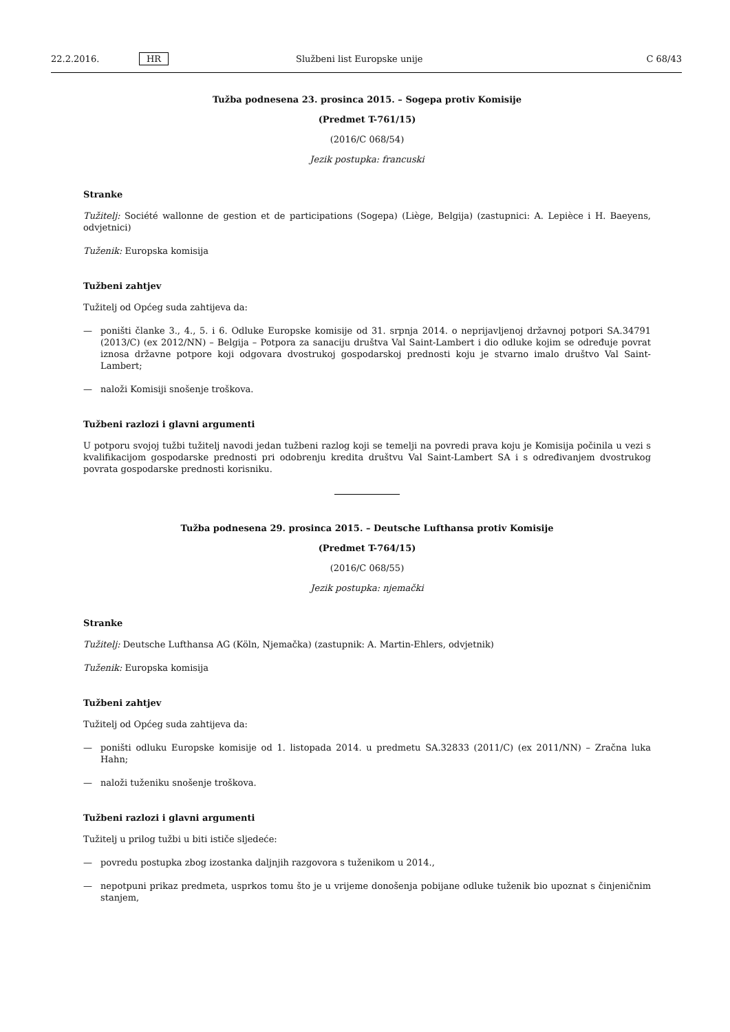22.2.2016. HR Službeni list Europske unije C 68/43
Tužba podnesena 23. prosinca 2015. – Sogepa protiv Komisije
(Predmet T-761/15)
(2016/C 068/54)
Jezik postupka: francuski
Stranke
Tužitelj: Société wallonne de gestion et de participations (Sogepa) (Liège, Belgija) (zastupnici: A. Lepièce i H. Baeyens, odvjetnici)
Tuženik: Europska komisija
Tužbeni zahtjev
Tužitelj od Općeg suda zahtijeva da:
— poništi članke 3., 4., 5. i 6. Odluke Europske komisije od 31. srpnja 2014. o neprijavljenoj državnoj potpori SA.34791 (2013/C) (ex 2012/NN) – Belgija – Potpora za sanaciju društva Val Saint-Lambert i dio odluke kojim se određuje povrat iznosa državne potpore koji odgovara dvostrukoj gospodarskoj prednosti koju je stvarno imalo društvo Val Saint-Lambert;
— naloži Komisiji snošenje troškova.
Tužbeni razlozi i glavni argumenti
U potporu svojoj tužbi tužitelj navodi jedan tužbeni razlog koji se temelji na povredi prava koju je Komisija počinila u vezi s kvalifikacijom gospodarske prednosti pri odobrenju kredita društvu Val Saint-Lambert SA i s određivanjem dvostrukog povrata gospodarske prednosti korisniku.
Tužba podnesena 29. prosinca 2015. – Deutsche Lufthansa protiv Komisije
(Predmet T-764/15)
(2016/C 068/55)
Jezik postupka: njemački
Stranke
Tužitelj: Deutsche Lufthansa AG (Köln, Njemačka) (zastupnik: A. Martin-Ehlers, odvjetnik)
Tuženik: Europska komisija
Tužbeni zahtjev
Tužitelj od Općeg suda zahtijeva da:
— poništi odluku Europske komisije od 1. listopada 2014. u predmetu SA.32833 (2011/C) (ex 2011/NN) – Zračna luka Hahn;
— naloži tuženiku snošenje troškova.
Tužbeni razlozi i glavni argumenti
Tužitelj u prilog tužbi u biti ističe sljedeće:
— povredu postupka zbog izostanka daljnjih razgovora s tuženikom u 2014.,
— nepotpuni prikaz predmeta, usprkos tomu što je u vrijeme donošenja pobijane odluke tuženik bio upoznat s činjeničnim stanjem,